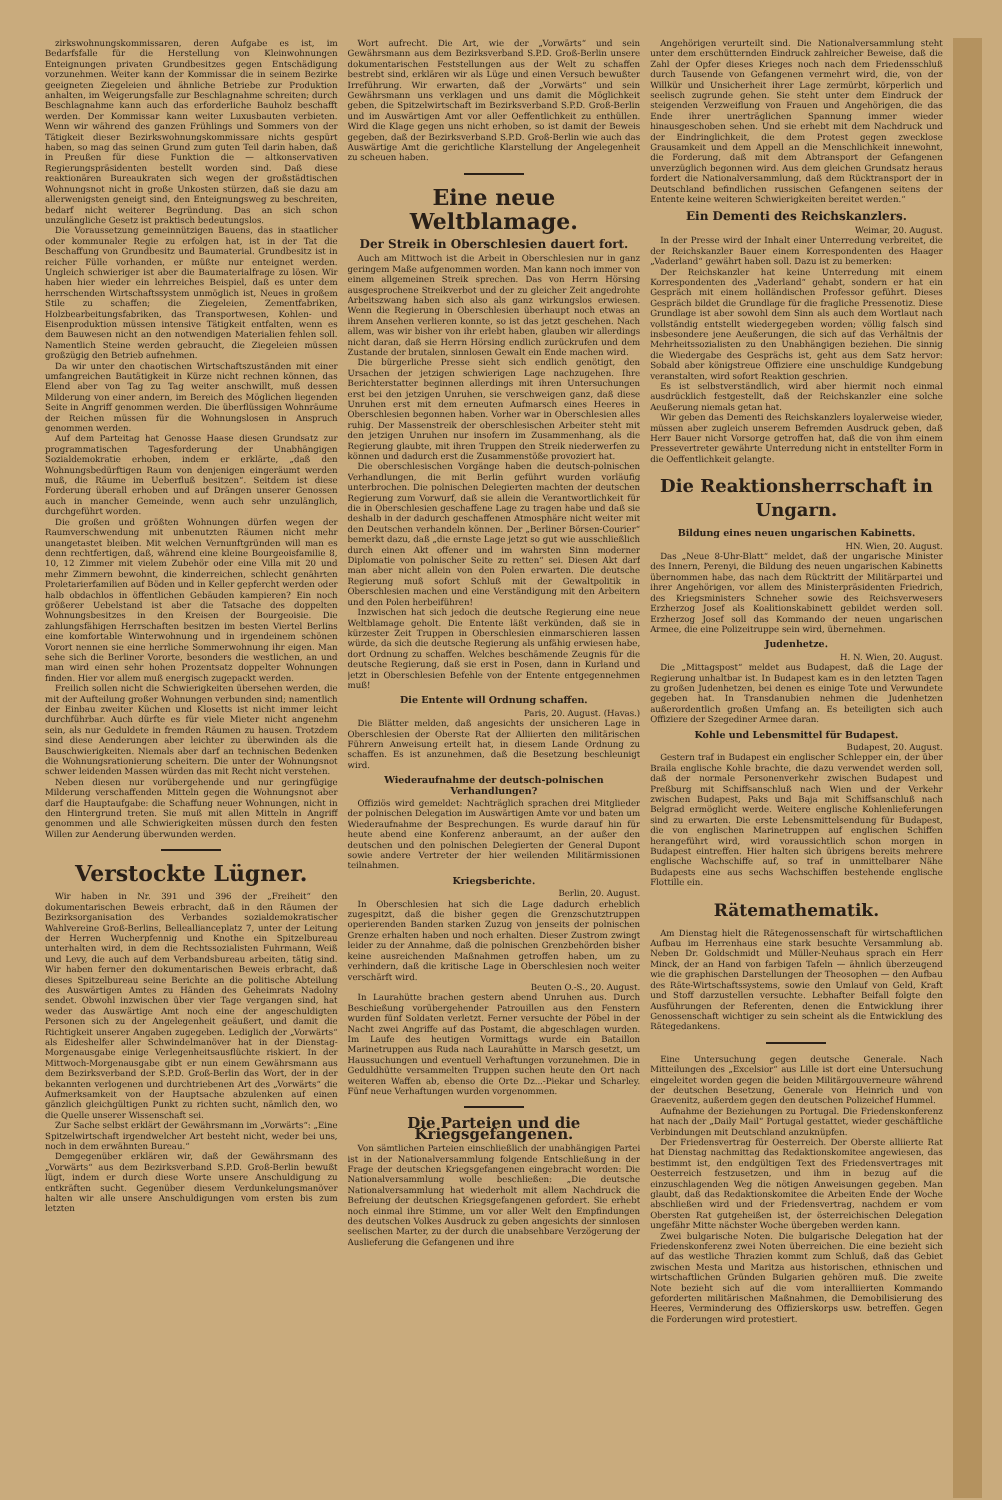zirkswohnungskommissaren, deren Aufgabe es ist, im Bedarfsfalle für die Herstellung von Kleinwohnungen Enteignungen privaten Grundbesitzes gegen Entschädigung vorzunehmen. Weiter kann der Kommissar die in seinem Bezirke geeigneten Ziegeleien und ähnliche Betriebe zur Produktion anhalten, im Weigerungsfalle zur Beschlagnahme schreiten; durch Beschlagnahme kann auch das erforderliche Bauholz beschafft werden. Der Kommissar kann weiter Luxusbauten verbieten. Wenn wir während des ganzen Frühlings und Sommers von der Tätigkeit dieser Bezirkswohnungskommissare nichts gespürt haben, so mag das seinen Grund zum guten Teil darin haben, daß in Preußen für diese Funktion die — altkonservativen Regierungspräsidenten bestellt worden sind. Daß diese reaktionären Bureaukraten sich wegen der großstädtischen Wohnungsnot nicht in große Unkosten stürzen, daß sie dazu am allerwenigsten geneigt sind, den Enteignungsweg zu beschreiten, bedarf nicht weiterer Begründung. Das an sich schon unzulängliche Gesetz ist praktisch bedeutungslos.
Die Voraussetzung gemeinnützigen Bauens, das in staatlicher oder kommunaler Regie zu erfolgen hat, ist in der Tat die Beschaffung von Grundbesitz und Baumaterial. Grundbesitz ist in reicher Fülle vorhanden, er müßte nur enteignet werden. Ungleich schwieriger ist aber die Baumaterialfrage zu lösen. Wir haben hier wieder ein lehrreiches Beispiel, daß es unter dem herrschenden Wirtschaftssystem unmöglich ist, Neues in großem Stile zu schaffen; die Ziegeleien, Zementfabriken, Holzbearbeitungsfabriken, das Transportwesen, Kohlen- und Eisenproduktion müssen intensive Tätigkeit entfalten, wenn es dem Bauwesen nicht an den notwendigen Materialien fehlen soll. Namentlich Steine werden gebraucht, die Ziegeleien müssen großzügig den Betrieb aufnehmen.
Da wir unter den chaotischen Wirtschaftszuständen mit einer umfangreichen Bautätigkeit in Kürze nicht rechnen können, das Elend aber von Tag zu Tag weiter anschwillt, muß dessen Milderung von einer andern, im Bereich des Möglichen liegenden Seite in Angriff genommen werden. Die überflüssigen Wohnräume der Reichen müssen für die Wohnungslosen in Anspruch genommen werden.
Auf dem Parteitag hat Genosse Haase diesen Grundsatz zur programmatischen Tagesforderung der Unabhängigen Sozialdemokratie erhoben, indem er erklärte, „daß den Wohnungsbedürftigen Raum von denjenigen eingeräumt werden muß, die Räume im Ueberfluß besitzen“. Seitdem ist diese Forderung überall erhoben und auf Drängen unserer Genossen auch in mancher Gemeinde, wenn auch sehr unzulänglich, durchgeführt worden.
Die großen und größten Wohnungen dürfen wegen der Raumverschwendung mit unbenutzten Räumen nicht mehr unangetastet bleiben. Mit welchen Vernunftgründen will man es denn rechtfertigen, daß, während eine kleine Bourgeoisfamilie 8, 10, 12 Zimmer mit vielem Zubehör oder eine Villa mit 20 und mehr Zimmern bewohnt, die kinderreichen, schlecht genährten Proletarierfamilien auf Böden und in Keller gepfercht werden oder halb obdachlos in öffentlichen Gebäuden kampieren? Ein noch größerer Uebelstand ist aber die Tatsache des doppelten Wohnungsbesitzes in den Kreisen der Bourgeoisie. Die zahlungsfähigen Herrschaften besitzen im besten Viertel Berlins eine komfortable Winterwohnung und in irgendeinem schönen Vorort nennen sie eine herrliche Sommerwohnung ihr eigen. Man sehe sich die Berliner Vororte, besonders die westlichen, an und man wird einen sehr hohen Prozentsatz doppelter Wohnungen finden. Hier vor allem muß energisch zugepackt werden.
Freilich sollen nicht die Schwierigkeiten übersehen werden, die mit der Aufteilung großer Wohnungen verbunden sind; namentlich der Einbau zweiter Küchen und Klosetts ist nicht immer leicht durchführbar. Auch dürfte es für viele Mieter nicht angenehm sein, als nur Geduldete in fremden Räumen zu hausen. Trotzdem sind diese Aenderungen aber leichter zu überwinden als die Bauschwierigkeiten. Niemals aber darf an technischen Bedenken die Wohnungsrationierung scheitern. Die unter der Wohnungsnot schwer leidenden Massen würden das mit Recht nicht verstehen.
Neben diesen nur vorübergehende und nur geringfügige Milderung verschaffenden Mitteln gegen die Wohnungsnot aber darf die Hauptaufgabe: die Schaffung neuer Wohnungen, nicht in den Hintergrund treten. Sie muß mit allen Mitteln in Angriff genommen und alle Schwierigkeiten müssen durch den festen Willen zur Aenderung überwunden werden.
Verstockte Lügner.
Wir haben in Nr. 391 und 396 der „Freiheit“ den dokumentarischen Beweis erbracht, daß in den Räumen der Bezirksorganisation des Verbandes sozialdemokratischer Wahlvereine Groß-Berlins, Belleallianceplatz 7, unter der Leitung der Herren Wucherpfennig und Knothe ein Spitzelbureau unterhalten wird, in dem die Rechtssozialisten Fuhrmann, Weiß und Levy, die auch auf dem Verbandsbureau arbeiten, tätig sind. Wir haben ferner den dokumentarischen Beweis erbracht, daß dieses Spitzelbureau seine Berichte an die politische Abteilung des Auswärtigen Amtes zu Händen des Geheimrats Nadolny sendet. Obwohl inzwischen über vier Tage vergangen sind, hat weder das Auswärtige Amt noch eine der angeschuldigten Personen sich zu der Angelegenheit geäußert, und damit die Richtigkeit unserer Angaben zugegeben. Lediglich der „Vorwärts“ als Eideshelfer aller Schwindelmanöver hat in der Dienstag-Morgenausgabe einige Verlegenheitsausflüchte riskiert. In der Mittwoch-Morgenausgabe gibt er nun einem Gewährsmann aus dem Bezirksverband der S.P.D. Groß-Berlin das Wort, der in der bekannten verlogenen und durchtriebenen Art des „Vorwärts“ die Aufmerksamkeit von der Hauptsache abzulenken auf einen gänzlich gleichgültigen Punkt zu richten sucht, nämlich den, wo die Quelle unserer Wissenschaft sei.
Zur Sache selbst erklärt der Gewährsmann im „Vorwärts“: „Eine Spitzelwirtschaft irgendwelcher Art besteht nicht, weder bei uns, noch in dem erwähnten Bureau.“
Demgegenüber erklären wir, daß der Gewährsmann des „Vorwärts“ aus dem Bezirksverband S.P.D. Groß-Berlin bewußt lügt, indem er durch diese Worte unsere Anschuldigung zu entkräften sucht. Gegenüber diesem Verdunkelungsmanöver halten wir alle unsere Anschuldigungen vom ersten bis zum letzten
Wort aufrecht. Die Art, wie der „Vorwärts“ und sein Gewährsmann aus dem Bezirksverband S.P.D. Groß-Berlin unsere dokumentarischen Feststellungen aus der Welt zu schaffen bestrebt sind, erklären wir als Lüge und einen Versuch bewußter Irreführung. Wir erwarten, daß der „Vorwärts“ und sein Gewährsmann uns verklagen und uns damit die Möglichkeit geben, die Spitzelwirtschaft im Bezirksverband S.P.D. Groß-Berlin und im Auswärtigen Amt vor aller Oeffentlichkeit zu enthüllen. Wird die Klage gegen uns nicht erhoben, so ist damit der Beweis gegeben, daß der Bezirksverband S.P.D. Groß-Berlin wie auch das Auswärtige Amt die gerichtliche Klarstellung der Angelegenheit zu scheuen haben.
Eine neue Weltblamage.
Der Streik in Oberschlesien dauert fort.
Auch am Mittwoch ist die Arbeit in Oberschlesien nur in ganz geringem Maße aufgenommen worden. Man kann noch immer von einem allgemeinen Streik sprechen. Das von Herrn Hörsing ausgesprochene Streikverbot und der zu gleicher Zeit angedrohte Arbeitszwang haben sich also als ganz wirkungslos erwiesen. Wenn die Regierung in Oberschlesien überhaupt noch etwas an ihrem Ansehen verlieren konnte, so ist das jetzt geschehen. Nach allem, was wir bisher von ihr erlebt haben, glauben wir allerdings nicht daran, daß sie Herrn Hörsing endlich zurückrufen und dem Zustande der brutalen, sinnlosen Gewalt ein Ende machen wird.
Die bürgerliche Presse sieht sich endlich genötigt, den Ursachen der jetzigen schwierigen Lage nachzugehen. Ihre Berichterstatter beginnen allerdings mit ihren Untersuchungen erst bei den jetzigen Unruhen, sie verschweigen ganz, daß diese Unruhen erst mit dem erneuten Aufmarsch eines Heeres in Oberschlesien begonnen haben. Vorher war in Oberschlesien alles ruhig. Der Massenstreik der oberschlesischen Arbeiter steht mit den jetzigen Unruhen nur insofern im Zusammenhang, als die Regierung glaubte, mit ihren Truppen den Streik niederwerfen zu können und dadurch erst die Zusammenstöße provoziert hat.
Die oberschlesischen Vorgänge haben die deutsch-polnischen Verhandlungen, die mit Berlin geführt wurden vorläufig unterbrochen. Die polnischen Delegierten machten der deutschen Regierung zum Vorwurf, daß sie allein die Verantwortlichkeit für die in Oberschlesien geschaffene Lage zu tragen habe und daß sie deshalb in der dadurch geschaffenen Atmosphäre nicht weiter mit den Deutschen verhandeln können. Der „Berliner Börsen-Courier“ bemerkt dazu, daß „die ernste Lage jetzt so gut wie ausschließlich durch einen Akt offener und im wahrsten Sinn moderner Diplomatie von polnischer Seite zu retten“ sei. Diesen Akt darf man aber nicht allein von den Polen erwarten. Die deutsche Regierung muß sofort Schluß mit der Gewaltpolitik in Oberschlesien machen und eine Verständigung mit den Arbeitern und den Polen herbeiführen!
Inzwischen hat sich jedoch die deutsche Regierung eine neue Weltblamage geholt. Die Entente läßt verkünden, daß sie in kürzester Zeit Truppen in Oberschlesien einmarschieren lassen würde, da sich die deutsche Regierung als unfähig erwiesen habe, dort Ordnung zu schaffen. Welches beschämende Zeugnis für die deutsche Regierung, daß sie erst in Posen, dann in Kurland und jetzt in Oberschlesien Befehle von der Entente entgegennehmen muß!
Die Entente will Ordnung schaffen.
Paris, 20. August. (Havas.)
Die Blätter melden, daß angesichts der unsicheren Lage in Oberschlesien der Oberste Rat der Alliierten den militärischen Führern Anweisung erteilt hat, in diesem Lande Ordnung zu schaffen. Es ist anzunehmen, daß die Besetzung beschleunigt wird.
Wiederaufnahme der deutsch-polnischen Verhandlungen?
Offiziös wird gemeldet: Nachträglich sprachen drei Mitglieder der polnischen Delegation im Auswärtigen Amte vor und baten um Wiederaufnahme der Besprechungen. Es wurde darauf hin für heute abend eine Konferenz anberaumt, an der außer den deutschen und den polnischen Delegierten der General Dupont sowie andere Vertreter der hier weilenden Militärmissionen teilnahmen.
Kriegsberichte.
Berlin, 20. August.
In Oberschlesien hat sich die Lage dadurch erheblich zugespitzt, daß die bisher gegen die Grenzschutztruppen operierenden Banden starken Zuzug von jenseits der polnischen Grenze erhalten haben und noch erhalten. Dieser Zustrom zwingt leider zu der Annahme, daß die polnischen Grenzbehörden bisher keine ausreichenden Maßnahmen getroffen haben, um zu verhindern, daß die kritische Lage in Oberschlesien noch weiter verschärft wird.
Beuten O.-S., 20. August.
In Laurahütte brachen gestern abend Unruhen aus. Durch Beschießung vorübergehender Patrouillen aus den Fenstern wurden fünf Soldaten verletzt. Ferner versuchte der Pöbel in der Nacht zwei Angriffe auf das Postamt, die abgeschlagen wurden. Im Laufe des heutigen Vormittags wurde ein Bataillon Marinetruppen aus Ruda nach Laurahütte in Marsch gesetzt, um Haussuchungen und eventuell Verhaftungen vorzunehmen. Die in Geduldhütte versammelten Truppen suchen heute den Ort nach weiteren Waffen ab, ebenso die Orte Dz...-Piekar und Scharley. Fünf neue Verhaftungen wurden vorgenommen.
Die Parteien und die Kriegsgefangenen.
Von sämtlichen Parteien einschließlich der unabhängigen Partei ist in der Nationalversammlung folgende Entschließung in der Frage der deutschen Kriegsgefangenen eingebracht worden: Die Nationalversammlung wolle beschließen: „Die deutsche Nationalversammlung hat wiederholt mit allem Nachdruck die Befreiung der deutschen Kriegsgefangenen gefordert. Sie erhebt noch einmal ihre Stimme, um vor aller Welt den Empfindungen des deutschen Volkes Ausdruck zu geben angesichts der sinnlosen seelischen Marter, zu der durch die unabsehbare Verzögerung der Auslieferung die Gefangenen und ihre
Angehörigen verurteilt sind. Die Nationalversammlung steht unter dem erschütternden Eindruck zahlreicher Beweise, daß die Zahl der Opfer dieses Krieges noch nach dem Friedensschluß durch Tausende von Gefangenen vermehrt wird, die, von der Willkür und Unsicherheit ihrer Lage zermürbt, körperlich und seelisch zugrunde gehen. Sie steht unter dem Eindruck der steigenden Verzweiflung von Frauen und Angehörigen, die das Ende ihrer unerträglichen Spannung immer wieder hinausgeschoben sehen. Und sie erhebt mit dem Nachdruck und der Eindringlichkeit, die dem Protest gegen zwecklose Grausamkeit und dem Appell an die Menschlichkeit innewohnt, die Forderung, daß mit dem Abtransport der Gefangenen unverzüglich begonnen wird. Aus dem gleichen Grundsatz heraus fordert die Nationalversammlung, daß dem Rücktransport der in Deutschland befindlichen russischen Gefangenen seitens der Entente keine weiteren Schwierigkeiten bereitet werden.“
Ein Dementi des Reichskanzlers.
Weimar, 20. August.
In der Presse wird der Inhalt einer Unterredung verbreitet, die der Reichskanzler Bauer einem Korrespondenten des Haager „Vaderland“ gewährt haben soll. Dazu ist zu bemerken:
Der Reichskanzler hat keine Unterredung mit einem Korrespondenten des „Vaderland“ gehabt, sondern er hat ein Gespräch mit einem holländischen Professor geführt. Dieses Gespräch bildet die Grundlage für die fragliche Pressenotiz. Diese Grundlage ist aber sowohl dem Sinn als auch dem Wortlaut nach vollständig entstellt wiedergegeben worden; völlig falsch sind insbesondere jene Aeußerungen, die sich auf das Verhältnis der Mehrheitssozialisten zu den Unabhängigen beziehen. Die sinnig die Wiedergabe des Gesprächs ist, geht aus dem Satz hervor: Sobald aber königstreue Offiziere eine unschuldige Kundgebung veranstalten, wird sofort Reaktion geschrien.
Es ist selbstverständlich, wird aber hiermit noch einmal ausdrücklich festgestellt, daß der Reichskanzler eine solche Aeußerung niemals getan hat.
Wir geben das Dementi des Reichskanzlers loyalerweise wieder, müssen aber zugleich unserem Befremden Ausdruck geben, daß Herr Bauer nicht Vorsorge getroffen hat, daß die von ihm einem Pressevertreter gewährte Unterredung nicht in entstellter Form in die Oeffentlichkeit gelangte.
Die Reaktionsherrschaft in Ungarn.
Bildung eines neuen ungarischen Kabinetts.
HN. Wien, 20. August.
Das „Neue 8-Uhr-Blatt“ meldet, daß der ungarische Minister des Innern, Perenyi, die Bildung des neuen ungarischen Kabinetts übernommen habe, das nach dem Rücktritt der Militärpartei und ihrer Angehörigen, vor allem des Ministerpräsidenten Friedrich, des Kriegsministers Schneher sowie des Reichsverwesers Erzherzog Josef als Koalitionskabinett gebildet werden soll. Erzherzog Josef soll das Kommando der neuen ungarischen Armee, die eine Polizeitruppe sein wird, übernehmen.
Judenhetze.
H. N. Wien, 20. August.
Die „Mittagspost“ meldet aus Budapest, daß die Lage der Regierung unhaltbar ist. In Budapest kam es in den letzten Tagen zu großen Judenhetzen, bei denen es einige Tote und Verwundete gegeben hat. In Transdanubien nehmen die Judenhetzen außerordentlich großen Umfang an. Es beteiligten sich auch Offiziere der Szegediner Armee daran.
Kohle und Lebensmittel für Budapest.
Budapest, 20. August.
Gestern traf in Budapest ein englischer Schlepper ein, der über Braila englische Kohle brachte, die dazu verwendet werden soll, daß der normale Personenverkehr zwischen Budapest und Preßburg mit Schiffsanschluß nach Wien und der Verkehr zwischen Budapest, Paks und Baja mit Schiffsanschluß nach Belgrad ermöglicht werde. Weitere englische Kohlenlieferungen sind zu erwarten. Die erste Lebensmittelsendung für Budapest, die von englischen Marinetruppen auf englischen Schiffen herangeführt wird, wird voraussichtlich schon morgen in Budapest eintreffen. Hier halten sich übrigens bereits mehrere englische Wachschiffe auf, so traf in unmittelbarer Nähe Budapests eine aus sechs Wachschiffen bestehende englische Flottille ein.
Rätemathematik.
Am Dienstag hielt die Rätegenossenschaft für wirtschaftlichen Aufbau im Herrenhaus eine stark besuchte Versammlung ab. Neben Dr. Goldschmidt und Müller-Neuhaus sprach ein Herr Minck, der an Hand von farbigen Tafeln — ähnlich überzeugend wie die graphischen Darstellungen der Theosophen — den Aufbau des Räte-Wirtschaftssystems, sowie den Umlauf von Geld, Kraft und Stoff darzustellen versuchte. Lebhafter Beifall folgte den Ausführungen der Referenten, denen die Entwicklung ihrer Genossenschaft wichtiger zu sein scheint als die Entwicklung des Rätegedankens.
Eine Untersuchung gegen deutsche Generale. Nach Mitteilungen des „Excelsior“ aus Lille ist dort eine Untersuchung eingeleitet worden gegen die beiden Militärgouverneure während der deutschen Besetzung, Generale von Heinrich und von Graevenitz, außerdem gegen den deutschen Polizeichef Hummel.
Aufnahme der Beziehungen zu Portugal. Die Friedenskonferenz hat nach der „Daily Mail“ Portugal gestattet, wieder geschäftliche Verbindungen mit Deutschland anzuknüpfen.
Der Friedensvertrag für Oesterreich. Der Oberste alliierte Rat hat Dienstag nachmittag das Redaktionskomitee angewiesen, das bestimmt ist, den endgültigen Text des Friedensvertrages mit Oesterreich festzusetzen, und ihm in bezug auf die einzuschlagenden Weg die nötigen Anweisungen gegeben. Man glaubt, daß das Redaktionskomitee die Arbeiten Ende der Woche abschließen wird und der Friedensvertrag, nachdem er vom Obersten Rat gutgeheißen ist, der österreichischen Delegation ungefähr Mitte nächster Woche übergeben werden kann.
Zwei bulgarische Noten. Die bulgarische Delegation hat der Friedenskonferenz zwei Noten überreichen. Die eine bezieht sich auf das westliche Thrazien kommt zum Schluß, daß das Gebiet zwischen Mesta und Maritza aus historischen, ethnischen und wirtschaftlichen Gründen Bulgarien gehören muß. Die zweite Note bezieht sich auf die vom interalliierten Kommando geforderten militärischen Maßnahmen, die Demobilisierung des Heeres, Verminderung des Offizierskorps usw. betreffen. Gegen die Forderungen wird protestiert.